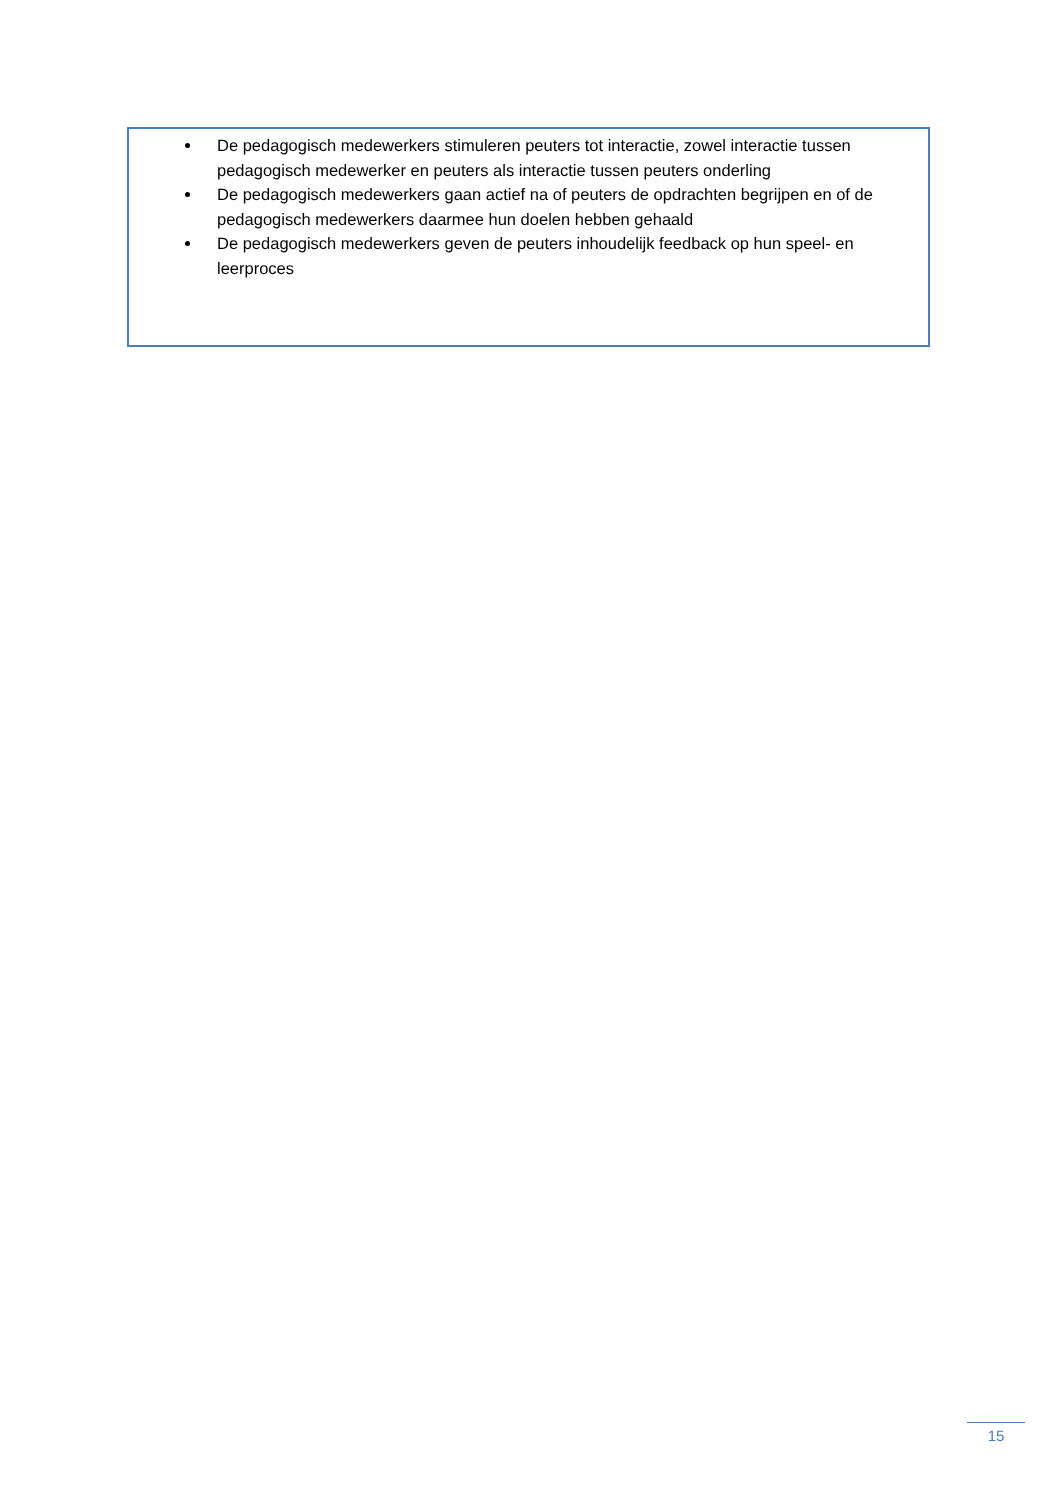De pedagogisch medewerkers stimuleren peuters tot interactie, zowel interactie tussen pedagogisch medewerker en peuters als interactie tussen peuters onderling
De pedagogisch medewerkers gaan actief na of peuters de opdrachten begrijpen en of de pedagogisch medewerkers daarmee hun doelen hebben gehaald
De pedagogisch medewerkers geven de peuters inhoudelijk feedback op hun speel- en leerproces
15